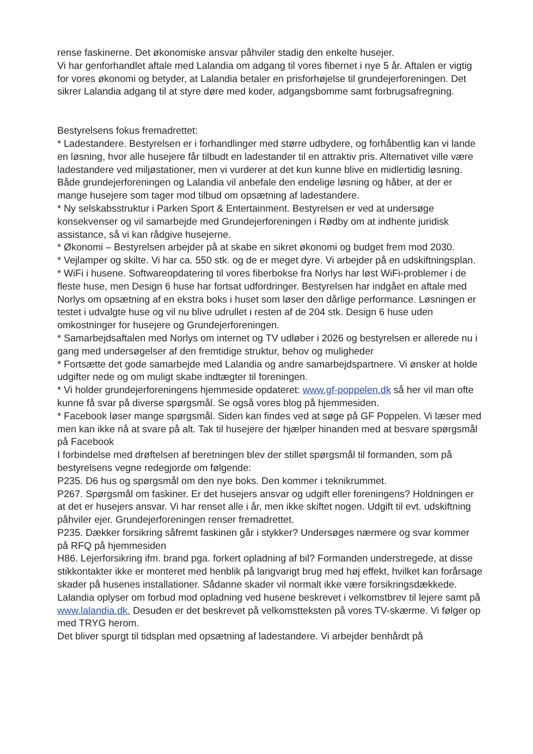rense faskinerne. Det økonomiske ansvar påhviler stadig den enkelte husejer.
Vi har genforhandlet aftale med Lalandia om adgang til vores fibernet i nye 5 år. Aftalen er vigtig for vores økonomi og betyder, at Lalandia betaler en prisforhøjelse til grundejerforeningen. Det sikrer Lalandia adgang til at styre døre med koder, adgangsbomme samt forbrugsafregning.
Bestyrelsens fokus fremadrettet:
* Ladestandere. Bestyrelsen er i forhandlinger med større udbydere, og forhåbentlig kan vi lande en løsning, hvor alle husejere får tilbudt en ladestander til en attraktiv pris. Alternativet ville være ladestandere ved miljøstationer, men vi vurderer at det kun kunne blive en midlertidig løsning. Både grundejerforeningen og Lalandia vil anbefale den endelige løsning og håber, at der er mange husejere som tager mod tilbud om opsætning af ladestandere.
* Ny selskabsstruktur i Parken Sport & Entertainment. Bestyrelsen er ved at undersøge konsekvenser og vil samarbejde med Grundejerforeningen i Rødby om at indhente juridisk assistance, så vi kan rådgive husejerne.
* Økonomi – Bestyrelsen arbejder på at skabe en sikret økonomi og budget frem mod 2030.
* Vejlamper og skilte. Vi har ca. 550 stk. og de er meget dyre. Vi arbejder på en udskiftningsplan.
* WiFi i husene. Softwareopdatering til vores fiberbokse fra Norlys har løst WiFi-problemer i de fleste huse, men Design 6 huse har fortsat udfordringer. Bestyrelsen har indgået en aftale med Norlys om opsætning af en ekstra boks i huset som løser den dårlige performance. Løsningen er testet i udvalgte huse og vil nu blive udrullet i resten af de 204 stk. Design 6 huse uden omkostninger for husejere og Grundejerforeningen.
* Samarbejdsaftalen med Norlys om internet og TV udløber i 2026 og bestyrelsen er allerede nu i gang med undersøgelser af den fremtidige struktur, behov og muligheder
* Fortsætte det gode samarbejde med Lalandia og andre samarbejdspartnere. Vi ønsker at holde udgifter nede og om muligt skabe indtægter til foreningen.
* Vi holder grundejerforeningens hjemmeside opdateret: www.gf-poppelen.dk så her vil man ofte kunne få svar på diverse spørgsmål. Se også vores blog på hjemmesiden.
* Facebook løser mange spørgsmål. Siden kan findes ved at søge på GF Poppelen. Vi læser med men kan ikke nå at svare på alt. Tak til husejere der hjælper hinanden med at besvare spørgsmål på Facebook
I forbindelse med drøftelsen af beretningen blev der stillet spørgsmål til formanden, som på bestyrelsens vegne redegjorde om følgende:
P235. D6 hus og spørgsmål om den nye boks. Den kommer i teknikrummet.
P267. Spørgsmål om faskiner. Er det husejers ansvar og udgift eller foreningens? Holdningen er at det er husejers ansvar. Vi har renset alle i år, men ikke skiftet nogen. Udgift til evt. udskiftning påhviler ejer. Grundejerforeningen renser fremadrettet.
P235. Dækker forsikring såfremt faskinen går i stykker? Undersøges nærmere og svar kommer på RFQ på hjemmesiden
H86. Lejerforsikring ifm. brand pga. forkert opladning af bil? Formanden understregede, at disse stikkontakter ikke er monteret med henblik på langvarigt brug med høj effekt, hvilket kan forårsage skader på husenes installationer. Sådanne skader vil normalt ikke være forsikringsdækkede. Lalandia oplyser om forbud mod opladning ved husene beskrevet i velkomstbrev til lejere samt på www.lalandia.dk. Desuden er det beskrevet på velkomstteksten på vores TV-skærme. Vi følger op med TRYG herom.
Det bliver spurgt til tidsplan med opsætning af ladestandere. Vi arbejder benhårdt på